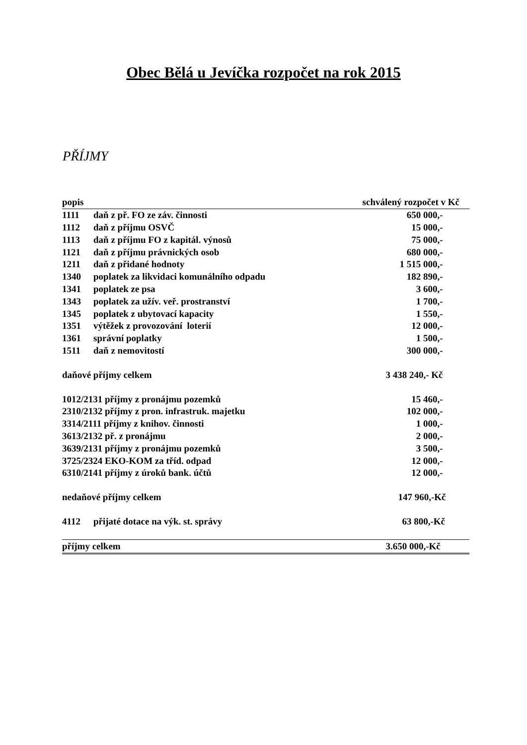Obec Bělá u Jevíčka rozpočet na rok 2015
PŘÍJMY
| popis | | schválený rozpočet v Kč | |
| --- | --- | --- | --- |
| 1111 | daň z př. FO ze záv. činnosti | 650 000,- | |
| 1112 | daň z příjmu OSVČ | 15 000,- | |
| 1113 | daň z příjmu FO z kapitál. výnosů | 75 000,- | |
| 1121 | daň z příjmu právnických osob | 680 000,- | |
| 1211 | daň z přidané hodnoty | 1 515 000,- | |
| 1340 | poplatek za likvidaci komunálního odpadu | 182 890,- | |
| 1341 | poplatek ze psa | 3 600,- | |
| 1343 | poplatek za užív. veř. prostranství | 1 700,- | |
| 1345 | poplatek z ubytovací kapacity | 1 550,- | |
| 1351 | výtěžek z provozování loterií | 12 000,- | |
| 1361 | správní poplatky | 1 500,- | |
| 1511 | daň z nemovitostí | 300 000,- | |
| daňové příjmy celkem | | 3 438 240,- Kč | |
| 1012/2131 příjmy z pronájmu pozemků | | 15 460,- | |
| 2310/2132 příjmy z pron. infrastruk. majetku | | 102 000,- | |
| 3314/2111 příjmy z knihov. činnosti | | 1 000,- | |
| 3613/2132 př. z pronájmu | | 2 000,- | |
| 3639/2131 příjmy z pronájmu pozemků | | 3 500,- | |
| 3725/2324 EKO-KOM za tříd. odpad | | 12 000,- | |
| 6310/2141 příjmy z úroků bank. účtů | | 12 000,- | |
| nedaňové příjmy celkem | | 147 960,-Kč | |
| 4112 | přijaté dotace na výk. st. správy | 63 800,-Kč | |
| příjmy celkem | | 3.650 000,-Kč | |